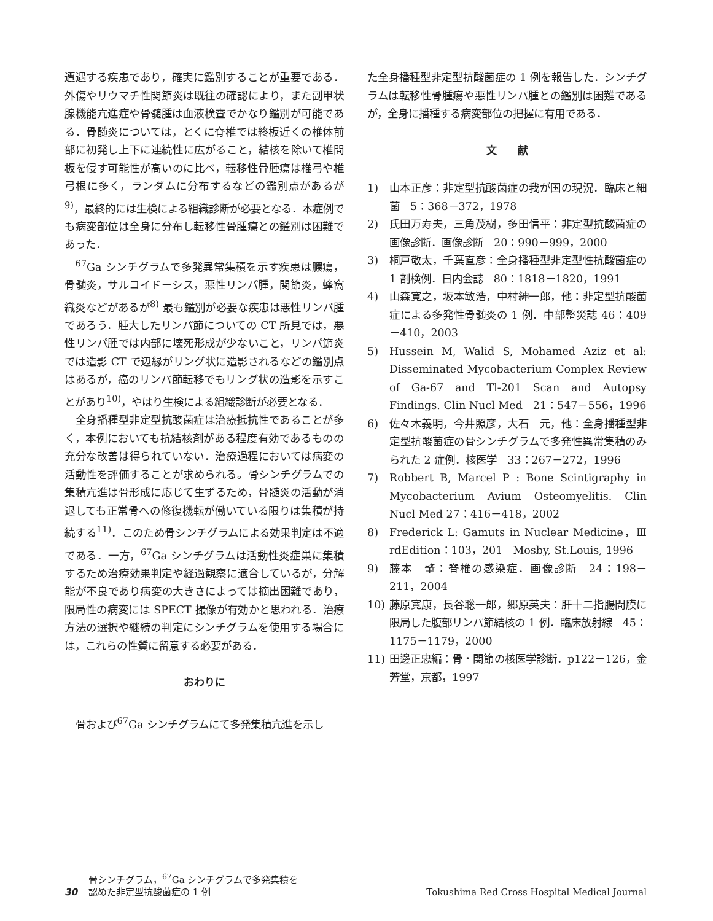遭遇する疾患であり，確実に鑑別することが重要である．外傷やリウマチ性関節炎は既往の確認により，また副甲状腺機能亢進症や骨髄腫は血液検査でかなり鑑別が可能である．骨髄炎については，とくに脊椎では終板近くの椎体前部に初発し上下に連続性に広がること，結核を除いて椎間板を侵す可能性が高いのに比べ，転移性骨腫瘍は椎弓や椎弓根に多く，ランダムに分布するなどの鑑別点があるが<sup>9)</sup>，最終的には生検による組織診断が必要となる．本症例でも病変部位は全身に分布し転移性骨腫瘍との鑑別は困難であった．
<sup>67</sup>Ga シンチグラムで多発異常集積を示す疾患は膿瘍，骨髄炎，サルコイドーシス，悪性リンパ腫，関節炎，蜂窩織炎などがあるが<sup>8)</sup> 最も鑑別が必要な疾患は悪性リンパ腫であろう．腫大したリンパ節についての CT 所見では，悪性リンパ腫では内部に壊死形成が少ないこと，リンパ節炎では造影 CT で辺縁がリング状に造影されるなどの鑑別点はあるが，癌のリンパ節転移でもリング状の造影を示すことがあり<sup>10)</sup>，やはり生検による組織診断が必要となる．
全身播種型非定型抗酸菌症は治療抵抗性であることが多く，本例においても抗結核剤がある程度有効であるものの充分な改善は得られていない．治療過程においては病変の活動性を評価することが求められる。骨シンチグラムでの集積亢進は骨形成に応じて生ずるため，骨髄炎の活動が消退しても正常骨への修復機転が働いている限りは集積が持続する<sup>11)</sup>．このため骨シンチグラムによる効果判定は不適である．一方，<sup>67</sup>Ga シンチグラムは活動性炎症巣に集積するため治療効果判定や経過観察に適合しているが，分解能が不良であり病変の大きさによっては摘出困難であり，限局性の病変には SPECT 撮像が有効かと思われる．治療方法の選択や継続の判定にシンチグラムを使用する場合には，これらの性質に留意する必要がある．
おわりに
骨および<sup>67</sup>Ga シンチグラムにて多発集積亢進を示し
た全身播種型非定型抗酸菌症の 1 例を報告した．シンチグラムは転移性骨腫瘍や悪性リンパ腫との鑑別は困難であるが，全身に播種する病変部位の把握に有用である．
文　　献
1) 山本正彦：非定型抗酸菌症の我が国の現況．臨床と細菌　5：368－372，1978
2) 氏田万寿夫，三角茂樹，多田信平：非定型抗酸菌症の画像診断．画像診断　20：990－999，2000
3) 桐戸敬太，千葉直彦：全身播種型非定型性抗酸菌症の 1 剖検例．日内会誌　80：1818－1820，1991
4) 山森寛之，坂本敏浩，中村紳一郎，他：非定型抗酸菌症による多発性骨髄炎の 1 例．中部整災誌 46：409－410，2003
5) Hussein M, Walid S, Mohamed Aziz et al: Disseminated Mycobacterium Complex Review of Ga-67 and Tl-201 Scan and Autopsy Findings. Clin Nucl Med　21：547－556，1996
6) 佐々木義明，今井照彦，大石　元，他：全身播種型非定型抗酸菌症の骨シンチグラムで多発性異常集積のみられた 2 症例．核医学　33：267－272，1996
7) Robbert B, Marcel P : Bone Scintigraphy in Mycobacterium Avium Osteomyelitis. Clin Nucl Med 27：416－418，2002
8) Frederick L: Gamuts in Nuclear Medicine，Ⅲ rdEdition：103，201　Mosby, St.Louis, 1996
9) 藤本　肇：脊椎の感染症．画像診断　24：198－211，2004
10) 藤原寛康，長谷聡一郎，郷原英夫：肝十二指腸間膜に限局した腹部リンパ節結核の 1 例．臨床放射線　45：1175－1179，2000
11) 田邊正忠編：骨・関節の核医学診断．p122－126，金芳堂，京都，1997
30 骨シンチグラム，<sup>67</sup>Ga シンチグラムで多発集積を
認めた非定型抗酸菌症の 1 例 Tokushima Red Cross Hospital Medical Journal